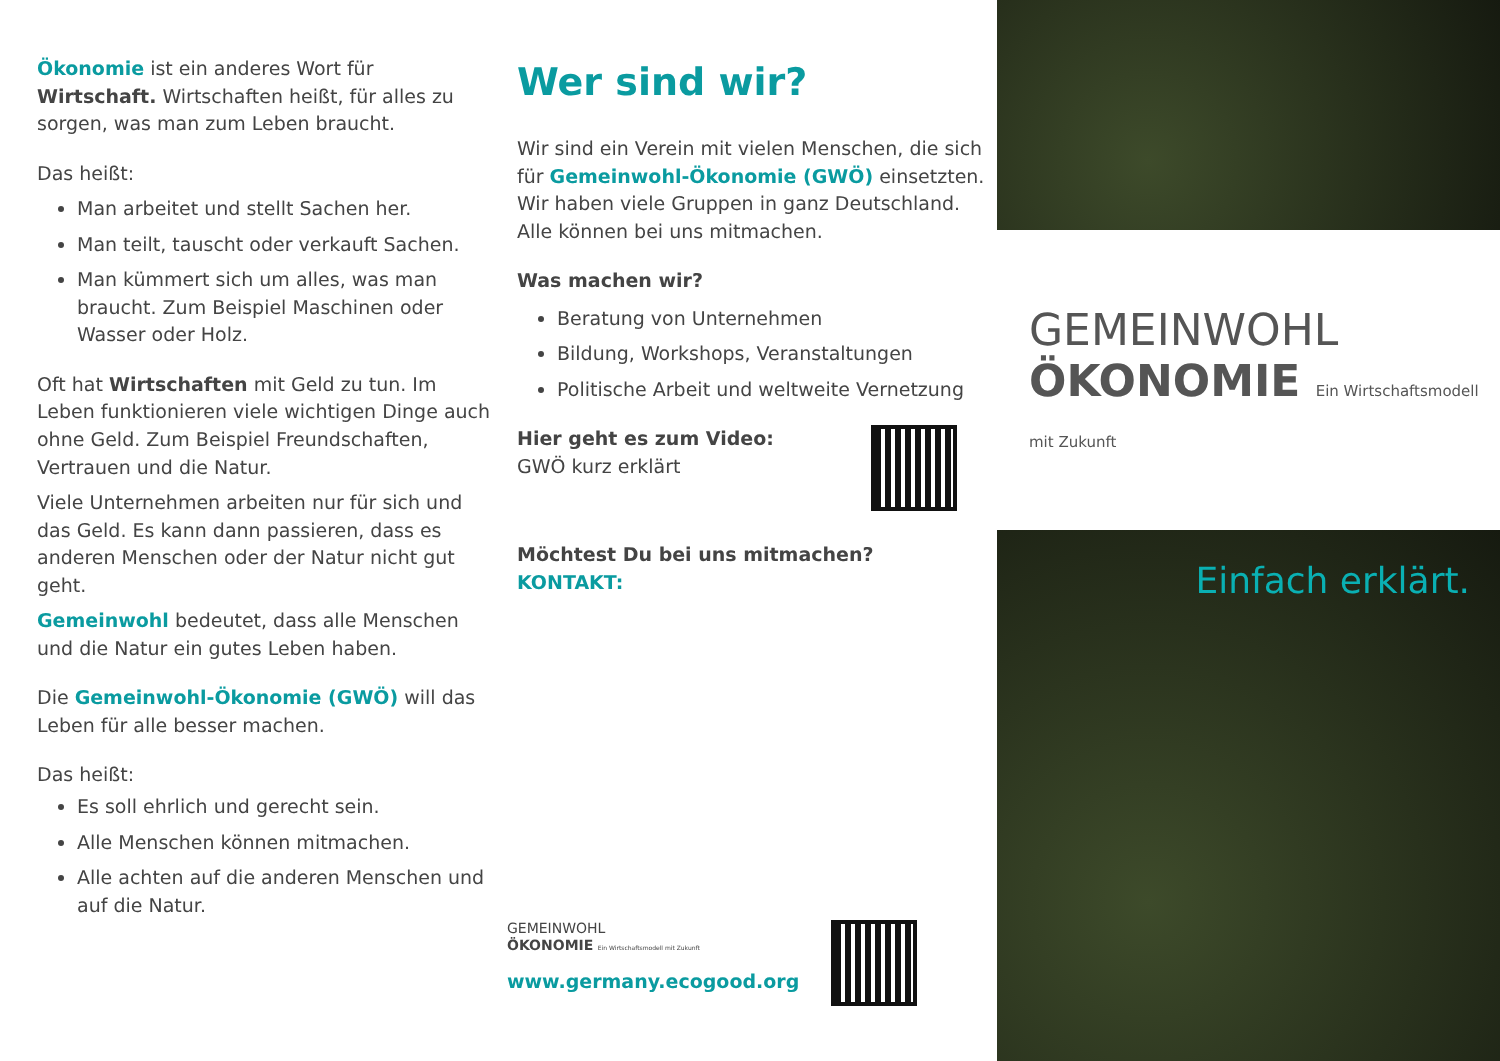Ökonomie ist ein anderes Wort für Wirtschaft. Wirtschaften heißt, für alles zu sorgen, was man zum Leben braucht.
Das heißt:
Man arbeitet und stellt Sachen her.
Man teilt, tauscht oder verkauft Sachen.
Man kümmert sich um alles, was man braucht. Zum Beispiel Maschinen oder Wasser oder Holz.
Oft hat Wirtschaften mit Geld zu tun. Im Leben funktionieren viele wichtigen Dinge auch ohne Geld. Zum Beispiel Freundschaften, Vertrauen und die Natur.
Viele Unternehmen arbeiten nur für sich und das Geld. Es kann dann passieren, dass es anderen Menschen oder der Natur nicht gut geht.
Gemeinwohl bedeutet, dass alle Menschen und die Natur ein gutes Leben haben.
Die Gemeinwohl-Ökonomie (GWÖ) will das Leben für alle besser machen.
Das heißt:
Es soll ehrlich und gerecht sein.
Alle Menschen können mitmachen.
Alle achten auf die anderen Menschen und auf die Natur.
Wer sind wir?
Wir sind ein Verein mit vielen Menschen, die sich für Gemeinwohl-Ökonomie (GWÖ) einsetzten. Wir haben viele Gruppen in ganz Deutschland.
Alle können bei uns mitmachen.
Was machen wir?
Beratung von Unternehmen
Bildung, Workshops, Veranstaltungen
Politische Arbeit und weltweite Vernetzung
Hier geht es zum Video:
GWÖ kurz erklärt
Möchtest Du bei uns mitmachen?
KONTAKT:
GEMEINWOHL
ÖKONOMIE Ein Wirtschaftsmodell mit Zukunft
www.germany.ecogood.org
GEMEINWOHL
ÖKONOMIE Ein Wirtschaftsmodell mit Zukunft
Einfach erklärt.